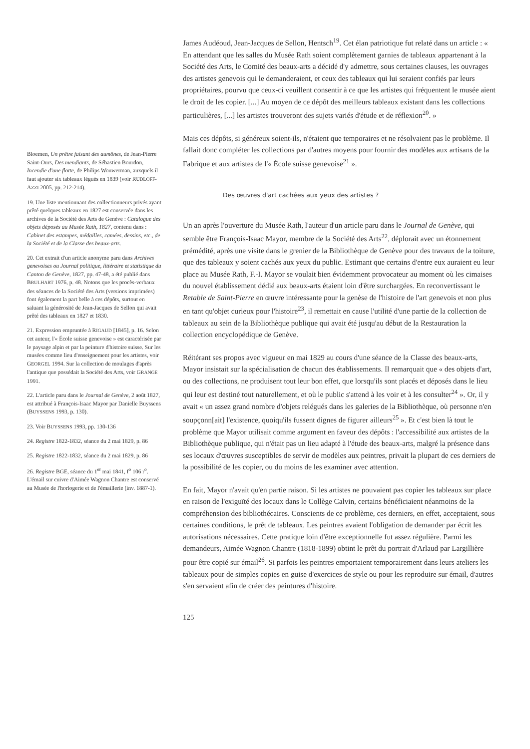Bloemen, Un prêtre faisant des aumônes, de Jean-Pierre Saint-Ours, Des mendiants, de Sébastien Bourdon, Incendie d'une flotte, de Philips Wouwerman, auxquels il faut ajouter six tableaux légués en 1839 (voir RUDLOFF-AZZI 2005, pp. 212-214).
19. Une liste mentionnant des collectionneurs privés ayant prêté quelques tableaux en 1827 est conservée dans les archives de la Société des Arts de Genève : Catalogue des objets déposés au Musée Rath, 1827, contenu dans : Cabinet des estampes, médailles, camées, dessins, etc., de la Société et de la Classe des beaux-arts.
20. Cet extrait d'un article anonyme paru dans Archives genevoises ou Journal politique, littéraire et statistique du Canton de Genève, 1827, pp. 47-48, a été publié dans BRULHART 1976, p. 48. Notons que les procès-verbaux des séances de la Société des Arts (versions imprimées) font également la part belle à ces dépôts, surtout en saluant la générosité de Jean-Jacques de Sellon qui avait prêté des tableaux en 1827 et 1830.
21. Expression empruntée à RIGAUD [1845], p. 16. Selon cet auteur, l'« École suisse genevoise » est caractérisée par le paysage alpin et par la peinture d'histoire suisse. Sur les musées comme lieu d'enseignement pour les artistes, voir GEORGEL 1994. Sur la collection de moulages d'après l'antique que possédait la Société des Arts, voir GRANGE 1991.
22. L'article paru dans le Journal de Genève, 2 août 1827, est attribué à François-Isaac Mayor par Danielle Buyssens (BUYSSENS 1993, p. 130).
23. Voir BUYSSENS 1993, pp. 130-136
24. Registre 1822-1832, séance du 2 mai 1829, p. 86
25. Registre 1822-1832, séance du 2 mai 1829, p. 86
26. Registre BGE, séance du 1<sup>er</sup> mai 1841, f<sup>o</sup> 106 r<sup>o</sup>. L'émail sur cuivre d'Aimée Wagnon Chantre est conservé au Musée de l'horlogerie et de l'émaillerie (inv. 1887-1).
James Audéoud, Jean-Jacques de Sellon, Hentsch<sup>19</sup>. Cet élan patriotique fut relaté dans un article : « En attendant que les salles du Musée Rath soient complètement garnies de tableaux appartenant à la Société des Arts, le Comité des beaux-arts a décidé d'y admettre, sous certaines clauses, les ouvrages des artistes genevois qui le demanderaient, et ceux des tableaux qui lui seraient confiés par leurs propriétaires, pourvu que ceux-ci veuillent consentir à ce que les artistes qui fréquentent le musée aient le droit de les copier. [...] Au moyen de ce dépôt des meilleurs tableaux existant dans les collections particulières, [...] les artistes trouveront des sujets variés d'étude et de réflexion<sup>20</sup>. »
Mais ces dépôts, si généreux soient-ils, n'étaient que temporaires et ne résolvaient pas le problème. Il fallait donc compléter les collections par d'autres moyens pour fournir des modèles aux artisans de la Fabrique et aux artistes de l'« École suisse genevoise<sup>21</sup> ».
Des œuvres d'art cachées aux yeux des artistes ?
Un an après l'ouverture du Musée Rath, l'auteur d'un article paru dans le Journal de Genève, qui semble être François-Isaac Mayor, membre de la Société des Arts<sup>22</sup>, déplorait avec un étonnement prémédité, après une visite dans le grenier de la Bibliothèque de Genève pour des travaux de la toiture, que des tableaux y soient cachés aux yeux du public. Estimant que certains d'entre eux auraient eu leur place au Musée Rath, F.-I. Mayor se voulait bien évidemment provocateur au moment où les cimaises du nouvel établissement dédié aux beaux-arts étaient loin d'être surchargées. En reconvertissant le Retable de Saint-Pierre en œuvre intéressante pour la genèse de l'histoire de l'art genevois et non plus en tant qu'objet curieux pour l'histoire<sup>23</sup>, il remettait en cause l'utilité d'une partie de la collection de tableaux au sein de la Bibliothèque publique qui avait été jusqu'au début de la Restauration la collection encyclopédique de Genève.
Réitérant ses propos avec vigueur en mai 1829 au cours d'une séance de la Classe des beaux-arts, Mayor insistait sur la spécialisation de chacun des établissements. Il remarquait que « des objets d'art, ou des collections, ne produisent tout leur bon effet, que lorsqu'ils sont placés et déposés dans le lieu qui leur est destiné tout naturellement, et où le public s'attend à les voir et à les consulter<sup>24</sup> ». Or, il y avait « un assez grand nombre d'objets relégués dans les galeries de la Bibliothèque, où personne n'en soupçonn[ait] l'existence, quoiqu'ils fussent dignes de figurer ailleurs<sup>25</sup> ». Et c'est bien là tout le problème que Mayor utilisait comme argument en faveur des dépôts : l'accessibilité aux artistes de la Bibliothèque publique, qui n'était pas un lieu adapté à l'étude des beaux-arts, malgré la présence dans ses locaux d'œuvres susceptibles de servir de modèles aux peintres, privait la plupart de ces derniers de la possibilité de les copier, ou du moins de les examiner avec attention.
En fait, Mayor n'avait qu'en partie raison. Si les artistes ne pouvaient pas copier les tableaux sur place en raison de l'exiguïté des locaux dans le Collège Calvin, certains bénéficiaient néanmoins de la compréhension des bibliothécaires. Conscients de ce problème, ces derniers, en effet, acceptaient, sous certaines conditions, le prêt de tableaux. Les peintres avaient l'obligation de demander par écrit les autorisations nécessaires. Cette pratique loin d'être exceptionnelle fut assez régulière. Parmi les demandeurs, Aimée Wagnon Chantre (1818-1899) obtint le prêt du portrait d'Arlaud par Largillière pour être copié sur émail<sup>26</sup>. Si parfois les peintres emportaient temporairement dans leurs ateliers les tableaux pour de simples copies en guise d'exercices de style ou pour les reproduire sur émail, d'autres s'en servaient afin de créer des peintures d'histoire.
125